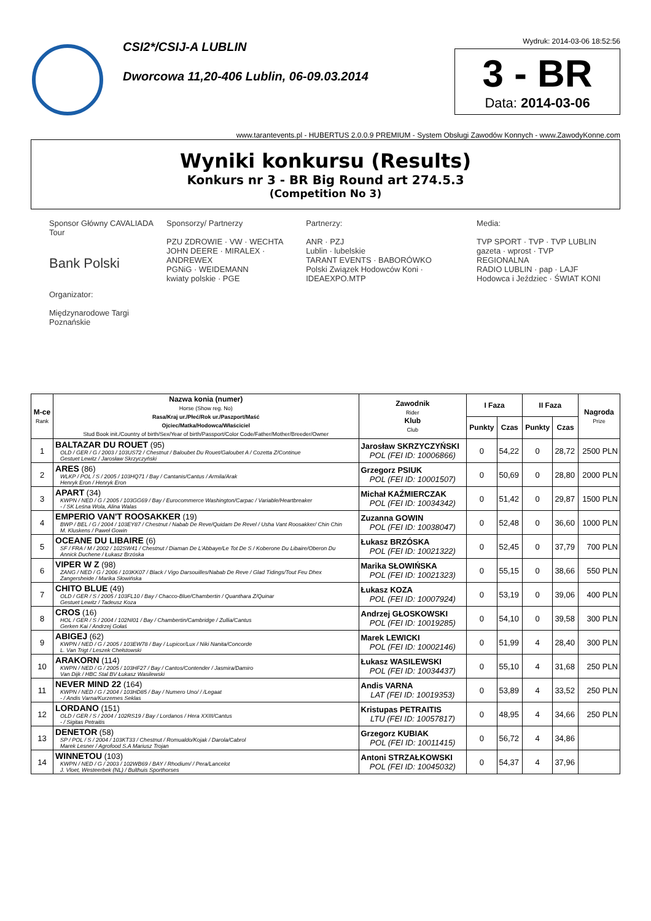CSI2*/CSIJ-A LUBLIN
Dworcowa 11,20-406 Lublin, 06-09.03.2014
Wydruk: 2014-03-06 18:52:56
3 - BR
Data: 2014-03-06
www.tarantevents.pl - HUBERTUS 2.0.0.9 PREMIUM - System Obsługi Zawodów Konnych - www.ZawodyKonne.com
Wyniki konkursu (Results)
Konkurs nr 3 - BR Big Round art 274.5.3
(Competition No 3)
Sponsor Główny CAVALIADA Tour
Bank Polski
Organizator:
Międzynarodowe Targi Poznańskie
Sponsorzy/ Partnerzy
PZU ZDROWIE · VW · WECHTA
JOHN DEERE · MIRALEX · ANDREWEX
PGNiG · WEIDEMANN
kwiaty polskie · PGE
Partnerzy:
ANR · PZJ
Lublin · lubelskie
TARANT EVENTS · BABORÓWKO
Polski Związek Hodowców Koni · IDEAEXPO.MTP
Media:
TVP SPORT · TVP · TVP LUBLIN
gazeta · wprost · TVP REGIONALNA
RADIO LUBLIN · pap · LAJF
Hodowca i Jeździec · ŚWIAT KONI
| M-ce Rank | Nazwa konia (numer) Horse (Show reg. No) Rasa/Kraj ur./Płeć/Rok ur./Paszport/Maść Ojciec/Matka/Hodowca/Właściciel Stud Book init./Country of birth/Sex/Year of birth/Passport/Color Code/Father/Mother/Breeder/Owner | Zawodnik Rider Klub Club | I Faza | | II Faza | | Nagroda Prize |
| --- | --- | --- | --- | --- | --- | --- | --- |
| | | | Punkty | Czas | Punkty | Czas | |
| 1 | BALTAZAR DU ROUET (95) OLD / GER / G / 2003 / 103US72 / Chestnut / Baloubet Du Rouet/Galoubet A / Cozetta Z/Continue Gestuet Lewitz / Jarosław Skrzyczyński | Jarosław SKRZYCZYŃSKI POL (FEI ID: 10006866) | 0 | 54,22 | 0 | 28,72 | 2500 PLN |
| 2 | ARES (86) WLKP / POL / S / 2005 / 103HQ71 / Bay / Cantanis/Cantus / Armila/Arak Henryk Eron / Henryk Eron | Grzegorz PSIUK POL (FEI ID: 10001507) | 0 | 50,69 | 0 | 28,80 | 2000 PLN |
| 3 | APART (34) KWPN / NED / G / 2005 / 103GG69 / Bay / Eurocommerce Washington/Carpac / Variable/Heartbreaker - / SK Leśna Wola, Alina Walas | Michał KAŹMIERCZAK POL (FEI ID: 10034342) | 0 | 51,42 | 0 | 29,87 | 1500 PLN |
| 4 | EMPERIO VAN'T ROOSAKKER (19) BWP / BEL / G / 2004 / 103EY87 / Chestnut / Nabab De Reve/Quidam De Revel / Usha Vant Roosakker/ Chin Chin M. Kluskens / Paweł Gowin | Zuzanna GOWIN POL (FEI ID: 10038047) | 0 | 52,48 | 0 | 36,60 | 1000 PLN |
| 5 | OCEANE DU LIBAIRE (6) SF / FRA / M / 2002 / 102SW41 / Chestnut / Diaman De L'Abbaye/Le Tot De S / Koberone Du Libaire/Oberon Du Annick Duchene / Łukasz Brzóska | Łukasz BRZÓSKA POL (FEI ID: 10021322) | 0 | 52,45 | 0 | 37,79 | 700 PLN |
| 6 | VIPER W Z (98) ZANG / NED / G / 2006 / 103KK07 / Black / Vigo Darsouilles/Nabab De Reve / Glad Tidings/Tout Feu Dhex Zangersheide / Marika Słowińska | Marika SŁOWIŃSKA POL (FEI ID: 10021323) | 0 | 55,15 | 0 | 38,66 | 550 PLN |
| 7 | CHITO BLUE (49) OLD / GER / S / 2005 / 103FL10 / Bay / Chacco-Blue/Chambertin / Quanthara Z/Quinar Gestuet Lewitz / Tadeusz Koza | Łukasz KOZA POL (FEI ID: 10007924) | 0 | 53,19 | 0 | 39,06 | 400 PLN |
| 8 | CROS (16) HOL / GER / S / 2004 / 102NI01 / Bay / Chambertin/Cambridge / Zullia/Cantus Gerken Kai / Andrzej Gołaś | Andrzej GŁOSKOWSKI POL (FEI ID: 10019285) | 0 | 54,10 | 0 | 39,58 | 300 PLN |
| 9 | ABIGEJ (62) KWPN / NED / G / 2005 / 103EW78 / Bay / Lupicor/Lux / Niki Nanita/Concorde L. Van Trigt / Leszek Chełstowski | Marek LEWICKI POL (FEI ID: 10002146) | 0 | 51,99 | 4 | 28,40 | 300 PLN |
| 10 | ARAKORN (114) KWPN / NED / G / 2005 / 103HF27 / Bay / Cantos/Contender / Jasmira/Damiro Van Dijk / HBC Stal BV Łukasz Wasilewski | Łukasz WASILEWSKI POL (FEI ID: 10034437) | 0 | 55,10 | 4 | 31,68 | 250 PLN |
| 11 | NEVER MIND 22 (164) KWPN / NED / G / 2004 / 103HD85 / Bay / Numero Uno/ / /Legaat - / Andis Varna/Kurzemes Seklas | Andis VARNA LAT (FEI ID: 10019353) | 0 | 53,89 | 4 | 33,52 | 250 PLN |
| 12 | LORDANO (151) OLD / GER / S / 2004 / 102RS19 / Bay / Lordanos / Hera XXIII/Cantus - / Sigitas Petraitis | Kristupas PETRAITIS LTU (FEI ID: 10057817) | 0 | 48,95 | 4 | 34,66 | 250 PLN |
| 13 | DENETOR (58) SP / POL / S / 2004 / 103KT33 / Chestnut / Romualdo/Kojak / Darola/Cabrol Marek Lesner / Agrofood S.A Mariusz Trojan | Grzegorz KUBIAK POL (FEI ID: 10011415) | 0 | 56,72 | 4 | 34,86 | |
| 14 | WINNETOU (103) KWPN / NED / G / 2003 / 102WB69 / BAY / Rhodium/ / Pera/Lancelot J. Vloet, Westeerbek (NL) / Bulthuis Sporthorses | Antoni STRZAŁKOWSKI POL (FEI ID: 10045032) | 0 | 54,37 | 4 | 37,96 | |